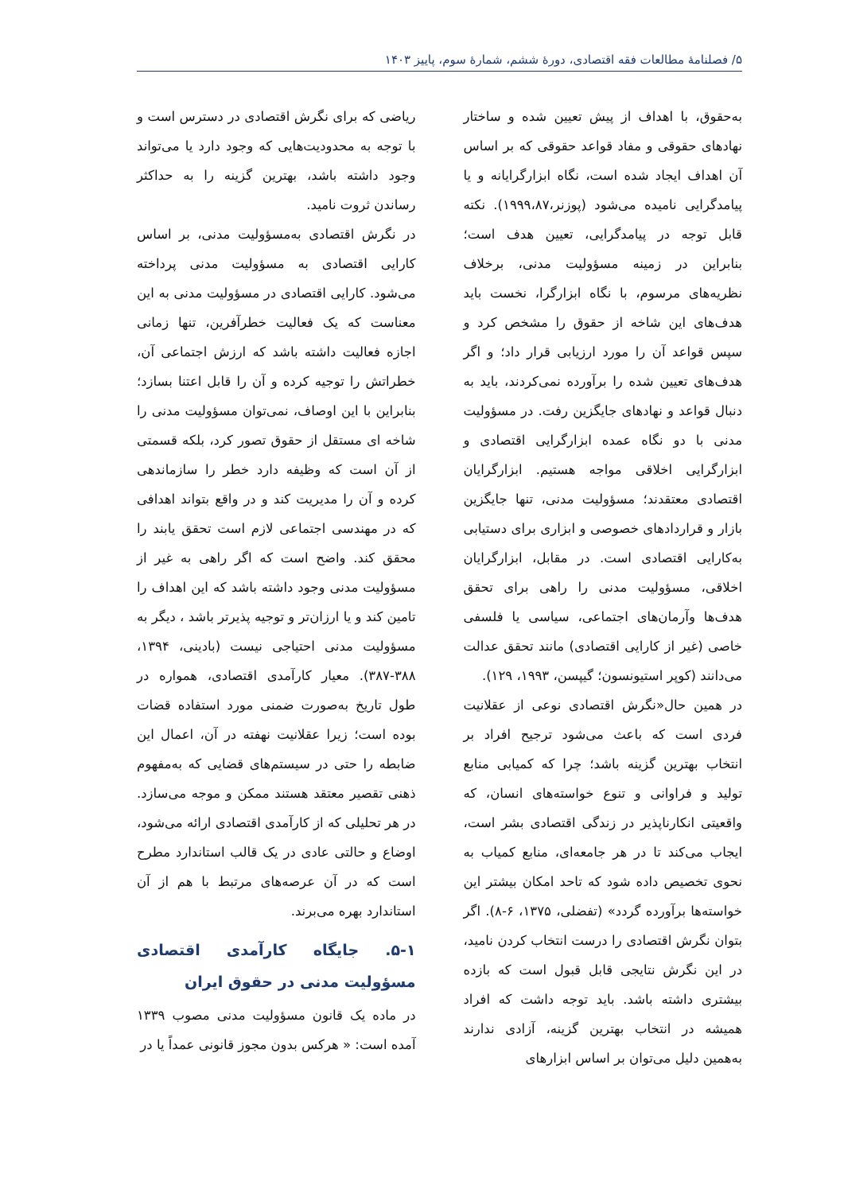۵/ فصلنامهٔ مطالعات فقه اقتصادی، دورهٔ ششم، شمارهٔ سوم، پاییز ۱۴۰۳
به‌حقوق، با اهداف از پیش تعیین شده و ساختار نهادهای حقوقی و مفاد قواعد حقوقی که بر اساس آن اهداف ایجاد شده است، نگاه ابزارگرایانه و یا پیامدگرایی نامیده می‌شود (پوزنر،۱۹۹۹،۸۷). نکته قابل توجه در پیامدگرایی، تعیین هدف است؛ بنابراین در زمینه مسؤولیت مدنی، برخلاف نظریه‌های مرسوم، با نگاه ابزارگرا، نخست باید هدف‌های این شاخه از حقوق را مشخص کرد و سپس قواعد آن را مورد ارزیابی قرار داد؛ و اگر هدف‌های تعیین شده را برآورده نمی‌کردند، باید به دنبال قواعد و نهادهای جایگزین رفت. در مسؤولیت مدنی با دو نگاه عمده ابزارگرایی اقتصادی و ابزارگرایی اخلاقی مواجه هستیم. ابزارگرایان اقتصادی معتقدند؛ مسؤولیت مدنی، تنها جایگزین بازار و قراردادهای خصوصی و ابزاری برای دستیابی به‌کارایی اقتصادی است. در مقابل، ابزارگرایان اخلاقی، مسؤولیت مدنی را راهی برای تحقق هدف‌ها وآرمان‌های اجتماعی، سیاسی یا فلسفی خاصی (غیر از کارایی اقتصادی) مانند تحقق عدالت می‌دانند (کوپر استیونسون؛ گیپسن، ۱۹۹۳، ۱۲۹).
در همین حال«نگرش اقتصادی نوعی از عقلانیت فردی است که باعث می‌شود ترجیح افراد بر انتخاب بهترین گزینه باشد؛ چرا که کمیابی منابع تولید و فراوانی و تنوع خواسته‌های انسان، که واقعیتی انکارناپذیر در زندگی اقتصادی بشر است، ایجاب می‌کند تا در هر جامعه‌ای، منابع کمیاب به نحوی تخصیص داده شود که تاحد امکان بیشتر این خواسته‌ها برآورده گردد» (تفضلی، ۱۳۷۵، ۶-۸). اگر بتوان نگرش اقتصادی را درست انتخاب کردن نامید، در این نگرش نتایجی قابل قبول است که بازده بیشتری داشته باشد. باید توجه داشت که افراد همیشه در انتخاب بهترین گزینه، آزادی ندارند به‌همین دلیل می‌توان بر اساس ابزارهای
ریاضی که برای نگرش اقتصادی در دسترس است و با توجه به محدودیت‌هایی که وجود دارد یا می‌تواند وجود داشته باشد، بهترین گزینه را به حداکثر رساندن ثروت نامید.
در نگرش اقتصادی به‌مسؤولیت مدنی، بر اساس کارایی اقتصادی به مسؤولیت مدنی پرداخته می‌شود. کارایی اقتصادی در مسؤولیت مدنی به این معناست که یک فعالیت خطرآفرین، تنها زمانی اجازه فعالیت داشته باشد که ارزش اجتماعی آن، خطراتش را توجیه کرده و آن را قابل اعتنا بسازد؛ بنابراین با این اوصاف، نمی‌توان مسؤولیت مدنی را شاخه ای مستقل از حقوق تصور کرد، بلکه قسمتی از آن است که وظیفه دارد خطر را سازماندهی کرده و آن را مدیریت کند و در واقع بتواند اهدافی که در مهندسی اجتماعی لازم است تحقق یابند را محقق کند. واضح است که اگر راهی به غیر از مسؤولیت مدنی وجود داشته باشد که این اهداف را تامین کند و یا ارزان‌تر و توجیه پذیرتر باشد ، دیگر به مسؤولیت مدنی احتیاجی نیست (بادینی، ۱۳۹۴، ۳۸۸-۳۸۷). معیار کارآمدی اقتصادی، همواره در طول تاریخ به‌صورت ضمنی مورد استفاده قضات بوده است؛ زیرا عقلانیت نهفته در آن، اعمال این ضابطه را حتی در سیستم‌های قضایی که به‌مفهوم ذهنی تقصیر معتقد هستند ممکن و موجه می‌سازد. در هر تحلیلی که از کارآمدی اقتصادی ارائه می‌شود، اوضاع و حالتی عادی در یک قالب استاندارد مطرح است که در آن عرصه‌های مرتبط با هم از آن استاندارد بهره می‌برند.
۵-۱. جایگاه کارآمدی اقتصادی مسؤولیت مدنی در حقوق ایران
در ماده یک قانون مسؤولیت مدنی مصوب ۱۳۳۹ آمده است: « هرکس بدون مجوز قانونی عمداً یا در